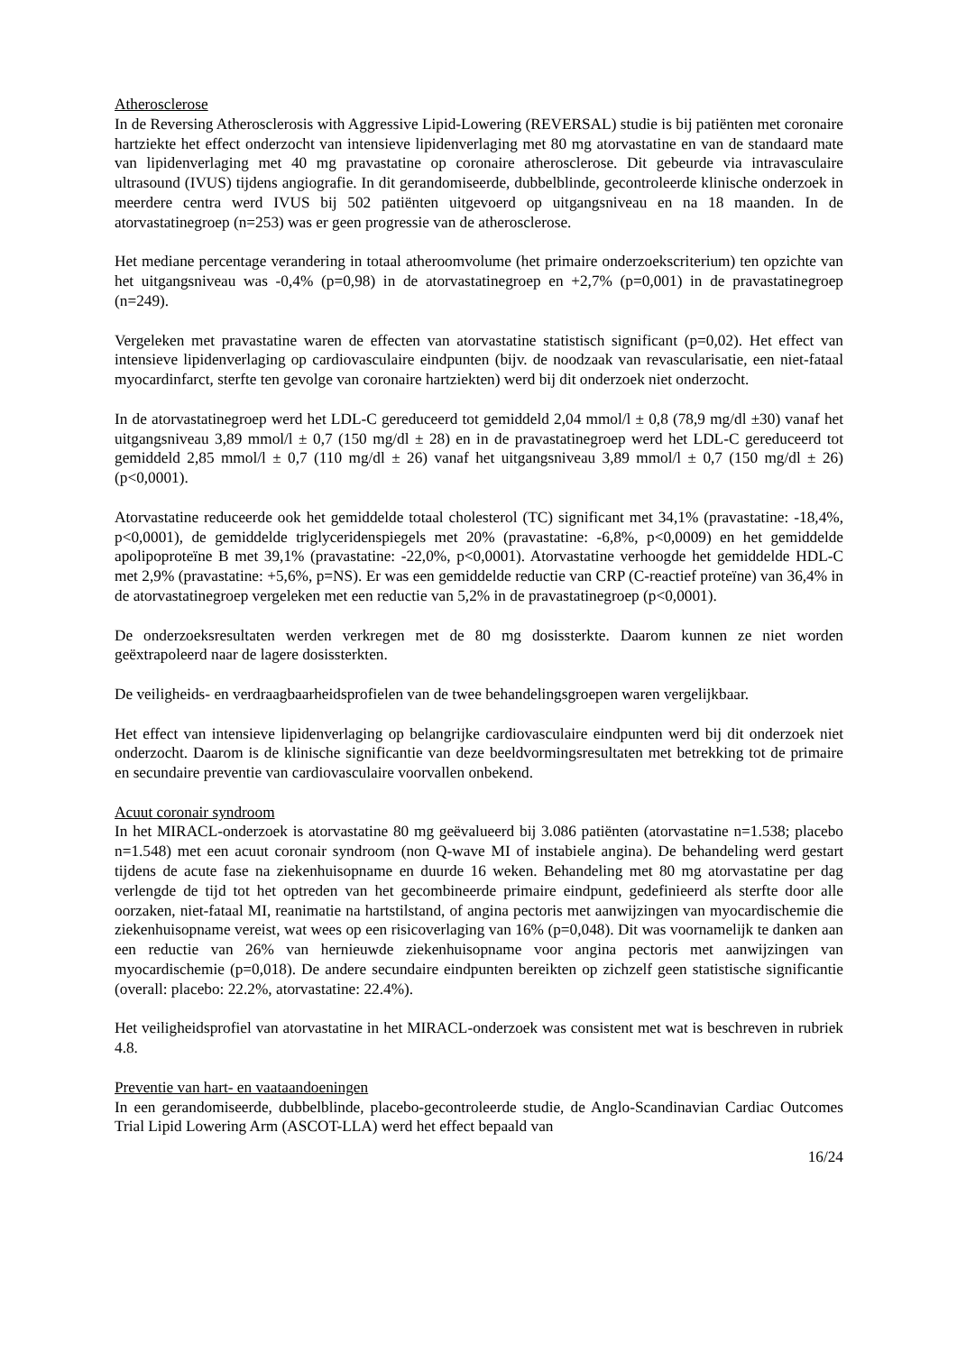Atherosclerose
In de Reversing Atherosclerosis with Aggressive Lipid-Lowering (REVERSAL) studie is bij patiënten met coronaire hartziekte het effect onderzocht van intensieve lipidenverlaging met 80 mg atorvastatine en van de standaard mate van lipidenverlaging met 40 mg pravastatine op coronaire atherosclerose. Dit gebeurde via intravasculaire ultrasound (IVUS) tijdens angiografie. In dit gerandomiseerde, dubbelblinde, gecontroleerde klinische onderzoek in meerdere centra werd IVUS bij 502 patiënten uitgevoerd op uitgangsniveau en na 18 maanden. In de atorvastatinegroep (n=253) was er geen progressie van de atherosclerose.
Het mediane percentage verandering in totaal atheroomvolume (het primaire onderzoekscriterium) ten opzichte van het uitgangsniveau was -0,4% (p=0,98) in de atorvastatinegroep en +2,7% (p=0,001) in de pravastatinegroep (n=249).
Vergeleken met pravastatine waren de effecten van atorvastatine statistisch significant (p=0,02). Het effect van intensieve lipidenverlaging op cardiovasculaire eindpunten (bijv. de noodzaak van revascularisatie, een niet-fataal myocardinfarct, sterfte ten gevolge van coronaire hartziekten) werd bij dit onderzoek niet onderzocht.
In de atorvastatinegroep werd het LDL-C gereduceerd tot gemiddeld 2,04 mmol/l ± 0,8 (78,9 mg/dl ±30) vanaf het uitgangsniveau 3,89 mmol/l ± 0,7 (150 mg/dl ± 28) en in de pravastatinegroep werd het LDL-C gereduceerd tot gemiddeld 2,85 mmol/l ± 0,7 (110 mg/dl ± 26) vanaf het uitgangsniveau 3,89 mmol/l ± 0,7 (150 mg/dl ± 26) (p<0,0001).
Atorvastatine reduceerde ook het gemiddelde totaal cholesterol (TC) significant met 34,1% (pravastatine: -18,4%, p<0,0001), de gemiddelde triglyceridenspiegels met 20% (pravastatine: -6,8%, p<0,0009) en het gemiddelde apolipoproteïne B met 39,1% (pravastatine: -22,0%, p<0,0001). Atorvastatine verhoogde het gemiddelde HDL-C met 2,9% (pravastatine: +5,6%, p=NS). Er was een gemiddelde reductie van CRP (C-reactief proteïne) van 36,4% in de atorvastatinegroep vergeleken met een reductie van 5,2% in de pravastatinegroep (p<0,0001).
De onderzoeksresultaten werden verkregen met de 80 mg dosissterkte. Daarom kunnen ze niet worden geëxtrapoleerd naar de lagere dosissterkten.
De veiligheids- en verdraagbaarheidsprofielen van de twee behandelingsgroepen waren vergelijkbaar.
Het effect van intensieve lipidenverlaging op belangrijke cardiovasculaire eindpunten werd bij dit onderzoek niet onderzocht. Daarom is de klinische significantie van deze beeldvormingsresultaten met betrekking tot de primaire en secundaire preventie van cardiovasculaire voorvallen onbekend.
Acuut coronair syndroom
In het MIRACL-onderzoek is atorvastatine 80 mg geëvalueerd bij 3.086 patiënten (atorvastatine n=1.538; placebo n=1.548) met een acuut coronair syndroom (non Q-wave MI of instabiele angina). De behandeling werd gestart tijdens de acute fase na ziekenhuisopname en duurde 16 weken. Behandeling met 80 mg atorvastatine per dag verlengde de tijd tot het optreden van het gecombineerde primaire eindpunt, gedefinieerd als sterfte door alle oorzaken, niet-fataal MI, reanimatie na hartstilstand, of angina pectoris met aanwijzingen van myocardischemie die ziekenhuisopname vereist, wat wees op een risicoverlaging van 16% (p=0,048). Dit was voornamelijk te danken aan een reductie van 26% van hernieuwde ziekenhuisopname voor angina pectoris met aanwijzingen van myocardischemie (p=0,018). De andere secundaire eindpunten bereikten op zichzelf geen statistische significantie (overall: placebo: 22.2%, atorvastatine: 22.4%).
Het veiligheidsprofiel van atorvastatine in het MIRACL-onderzoek was consistent met wat is beschreven in rubriek 4.8.
Preventie van hart- en vaataandoeningen
In een gerandomiseerde, dubbelblinde, placebo-gecontroleerde studie, de Anglo-Scandinavian Cardiac Outcomes Trial Lipid Lowering Arm (ASCOT-LLA) werd het effect bepaald van
16/24